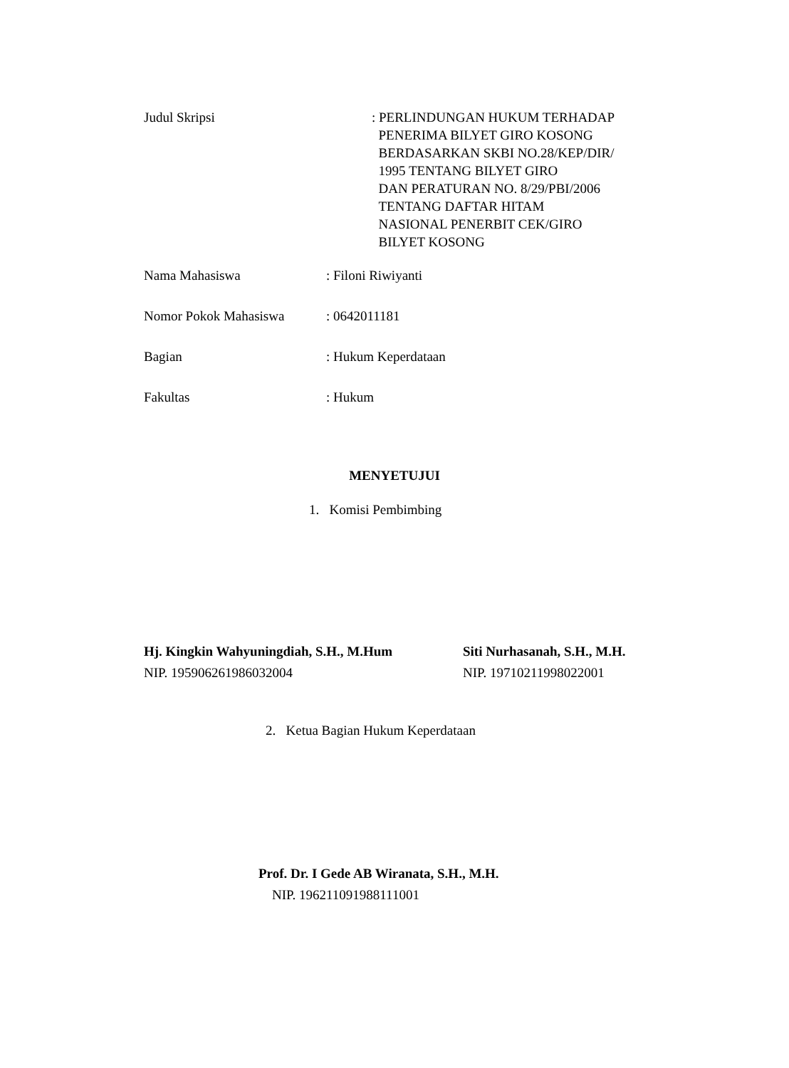Judul Skripsi : PERLINDUNGAN HUKUM TERHADAP
PENERIMA BILYET GIRO KOSONG
BERDASARKAN SKBI NO.28/KEP/DIR/
1995 TENTANG BILYET GIRO
DAN PERATURAN NO. 8/29/PBI/2006
TENTANG DAFTAR HITAM
NASIONAL PENERBIT CEK/GIRO
BILYET KOSONG
Nama Mahasiswa : Filoni Riwiyanti
Nomor Pokok Mahasiswa : 0642011181
Bagian : Hukum Keperdataan
Fakultas : Hukum
MENYETUJUI
1. Komisi Pembimbing
Hj. Kingkin Wahyuningdiah, S.H., M.Hum
NIP. 195906261986032004
Siti Nurhasanah, S.H., M.H.
NIP. 19710211998022001
2. Ketua Bagian Hukum Keperdataan
Prof. Dr. I Gede AB Wiranata, S.H., M.H.
NIP. 196211091988111001